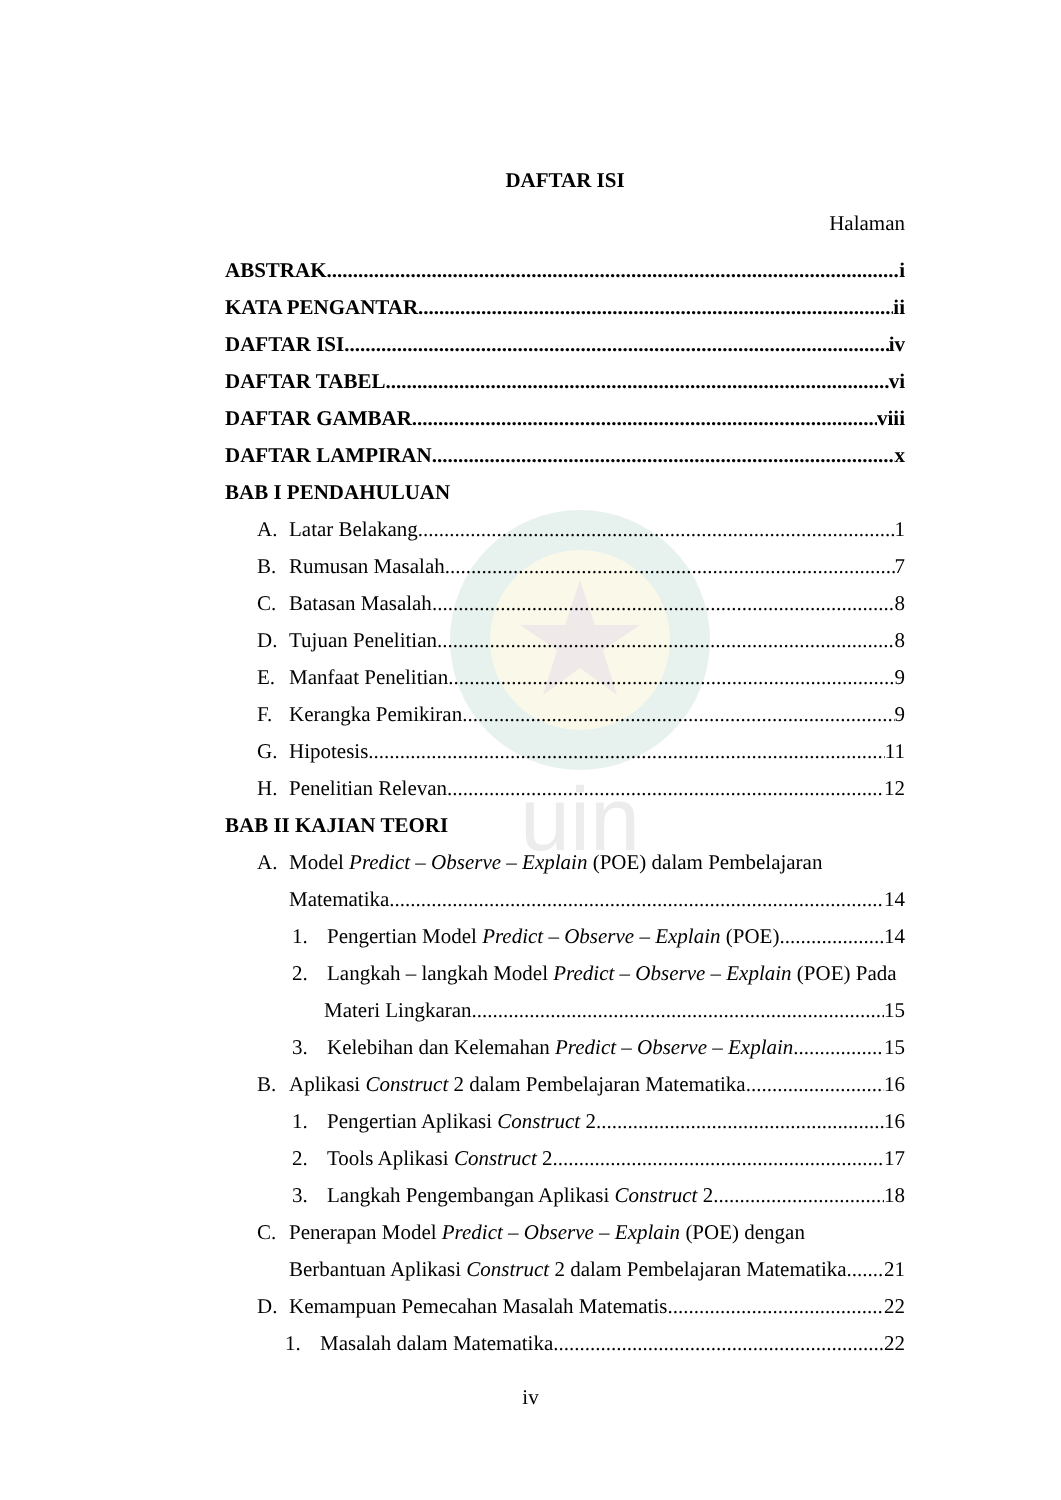uin
DAFTAR ISI
Halaman
ABSTRAK i
KATA PENGANTAR ii
DAFTAR ISI iv
DAFTAR TABEL vi
DAFTAR GAMBAR viii
DAFTAR LAMPIRAN x
BAB I PENDAHULUAN
A. Latar Belakang 1
B. Rumusan Masalah 7
C. Batasan Masalah 8
D. Tujuan Penelitian 8
E. Manfaat Penelitian 9
F. Kerangka Pemikiran 9
G. Hipotesis 11
H. Penelitian Relevan 12
BAB II KAJIAN TEORI
A. Model Predict – Observe – Explain (POE) dalam Pembelajaran
Matematika 14
1. Pengertian Model Predict – Observe – Explain (POE) 14
2. Langkah – langkah Model Predict – Observe – Explain (POE) Pada
Materi Lingkaran 15
3. Kelebihan dan Kelemahan Predict – Observe – Explain 15
B. Aplikasi Construct 2 dalam Pembelajaran Matematika 16
1. Pengertian Aplikasi Construct 2 16
2. Tools Aplikasi Construct 2 17
3. Langkah Pengembangan Aplikasi Construct 2 18
C. Penerapan Model Predict – Observe – Explain (POE) dengan
Berbantuan Aplikasi Construct 2 dalam Pembelajaran Matematika 21
D. Kemampuan Pemecahan Masalah Matematis 22
1. Masalah dalam Matematika 22
iv